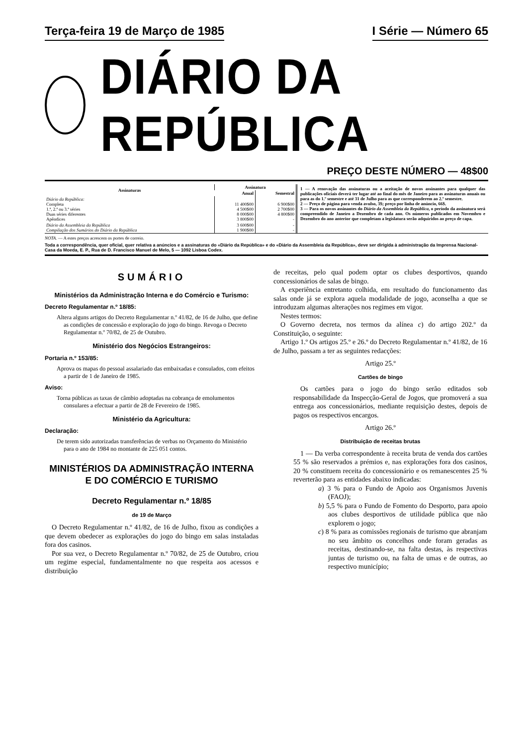Terça-feira 19 de Março de 1985 I Série — Número 65
DIÁRIO DA REPÚBLICA
PREÇO DESTE NÚMERO — 48$00
| Assinaturas | Assinatura | |
| --- | --- | --- |
| | Anual | Semestral |
| Diário da República: Completa 1.ª, 2.ª ou 3.ª séries Duas séries diferentes Apêndices | 11 400$00 4 500$00 8 000$00 3 800$00 | 6 900$00 2 700$00 4 800$00 - |
| Diário da Assembleia da República Compilação dos Sumários do Diário da República | 3 600$00 1 900$00 | - - |
1 — A renovação das assinaturas ou a aceitação de novos assinantes para qualquer das publicações oficiais deverá ter lugar até ao final do mês de Janeiro para as assinaturas anuais ou para as do 1.º semestre e até 31 de Julho para as que corresponderem ao 2.º semestre.
2 — Preço de página para venda avulso, 3$; preço por linha de anúncio, 66$.
3 — Para os novos assinantes do Diário da Assembleia da República, o período da assinatura será compreendido de Janeiro a Dezembro de cada ano. Os números publicados em Novembro e Dezembro do ano anterior que completam a legislatura serão adquiridos ao preço de capa.
NOTA. — A estes preços acrescem os portes de correio.
Toda a correspondência, quer oficial, quer relativa a anúncios e a assinaturas do «Diário da República» e do «Diário da Assembleia da República», deve ser dirigida à administração da Imprensa Nacional-Casa da Moeda, E. P., Rua de D. Francisco Manuel de Melo, 5 — 1092 Lisboa Codex.
SUMÁRIO
Ministérios da Administração Interna e do Comércio e Turismo:
Decreto Regulamentar n.º 18/85:
Altera alguns artigos do Decreto Regulamentar n.º 41/82, de 16 de Julho, que define as condições de concessão e exploração do jogo do bingo. Revoga o Decreto Regulamentar n.º 70/82, de 25 de Outubro.
Ministério dos Negócios Estrangeiros:
Portaria n.º 153/85:
Aprova os mapas do pessoal assalariado das embaixadas e consulados, com efeitos a partir de 1 de Janeiro de 1985.
Aviso:
Torna públicas as taxas de câmbio adoptadas na cobrança de emolumentos consulares a efectuar a partir de 28 de Fevereiro de 1985.
Ministério da Agricultura:
Declaração:
De terem sido autorizadas transferências de verbas no Orçamento do Ministério para o ano de 1984 no montante de 225 051 contos.
MINISTÉRIOS DA ADMINISTRAÇÃO INTERNA
E DO COMÉRCIO E TURISMO
Decreto Regulamentar n.º 18/85
de 19 de Março
O Decreto Regulamentar n.º 41/82, de 16 de Julho, fixou as condições a que devem obedecer as explorações do jogo do bingo em salas instaladas fora dos casinos.
Por sua vez, o Decreto Regulamentar n.º 70/82, de 25 de Outubro, criou um regime especial, fundamentalmente no que respeita aos acessos e distribuição
de receitas, pelo qual podem optar os clubes desportivos, quando concessionários de salas de bingo.
A experiência entretanto colhida, em resultado do funcionamento das salas onde já se explora aquela modalidade de jogo, aconselha a que se introduzam algumas alterações nos regimes em vigor.
Nestes termos:
O Governo decreta, nos termos da alínea c) do artigo 202.º da Constituição, o seguinte:
Artigo 1.º Os artigos 25.º e 26.º do Decreto Regulamentar n.º 41/82, de 16 de Julho, passam a ter as seguintes redacções:
Artigo 25.º
Cartões de bingo
Os cartões para o jogo do bingo serão editados sob responsabilidade da Inspecção-Geral de Jogos, que promoverá a sua entrega aos concessionários, mediante requisição destes, depois de pagos os respectivos encargos.
Artigo 26.º
Distribuição de receitas brutas
1 — Da verba correspondente à receita bruta de venda dos cartões 55 % são reservados a prémios e, nas explorações fora dos casinos, 20 % constituem receita do concessionário e os remanescentes 25 % reverterão para as entidades abaixo indicadas:
a) 3 % para o Fundo de Apoio aos Organismos Juvenis (FAOJ);
b) 5,5 % para o Fundo de Fomento do Desporto, para apoio aos clubes desportivos de utilidade pública que não explorem o jogo;
c) 8 % para as comissões regionais de turismo que abranjam no seu âmbito os concelhos onde foram geradas as receitas, destinando-se, na falta destas, às respectivas juntas de turismo ou, na falta de umas e de outras, ao respectivo município;